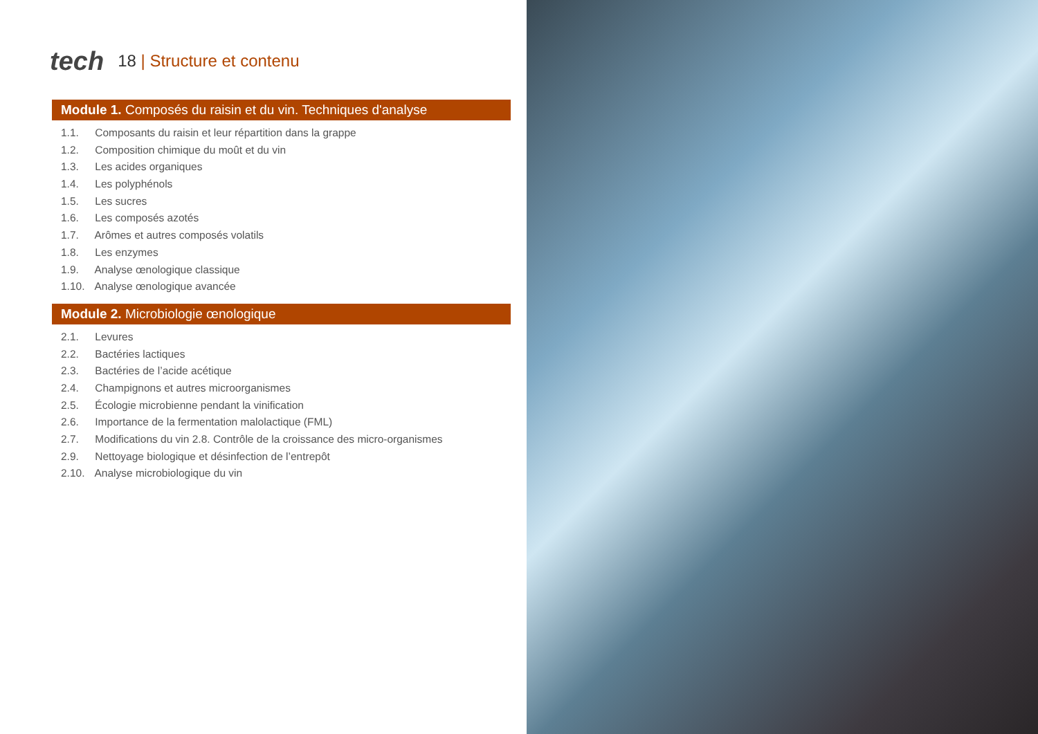tech
18 | Structure et contenu
Module 1. Composés du raisin et du vin. Techniques d'analyse
1.1. Composants du raisin et leur répartition dans la grappe
1.2. Composition chimique du moût et du vin
1.3. Les acides organiques
1.4. Les polyphénols
1.5. Les sucres
1.6. Les composés azotés
1.7. Arômes et autres composés volatils
1.8. Les enzymes
1.9. Analyse œnologique classique
1.10. Analyse œnologique avancée
Module 2. Microbiologie œnologique
2.1. Levures
2.2. Bactéries lactiques
2.3. Bactéries de l’acide acétique
2.4. Champignons et autres microorganismes
2.5. Écologie microbienne pendant la vinification
2.6. Importance de la fermentation malolactique (FML)
2.7. Modifications du vin 2.8. Contrôle de la croissance des micro-organismes
2.9. Nettoyage biologique et désinfection de l’entrepôt
2.10. Analyse microbiologique du vin